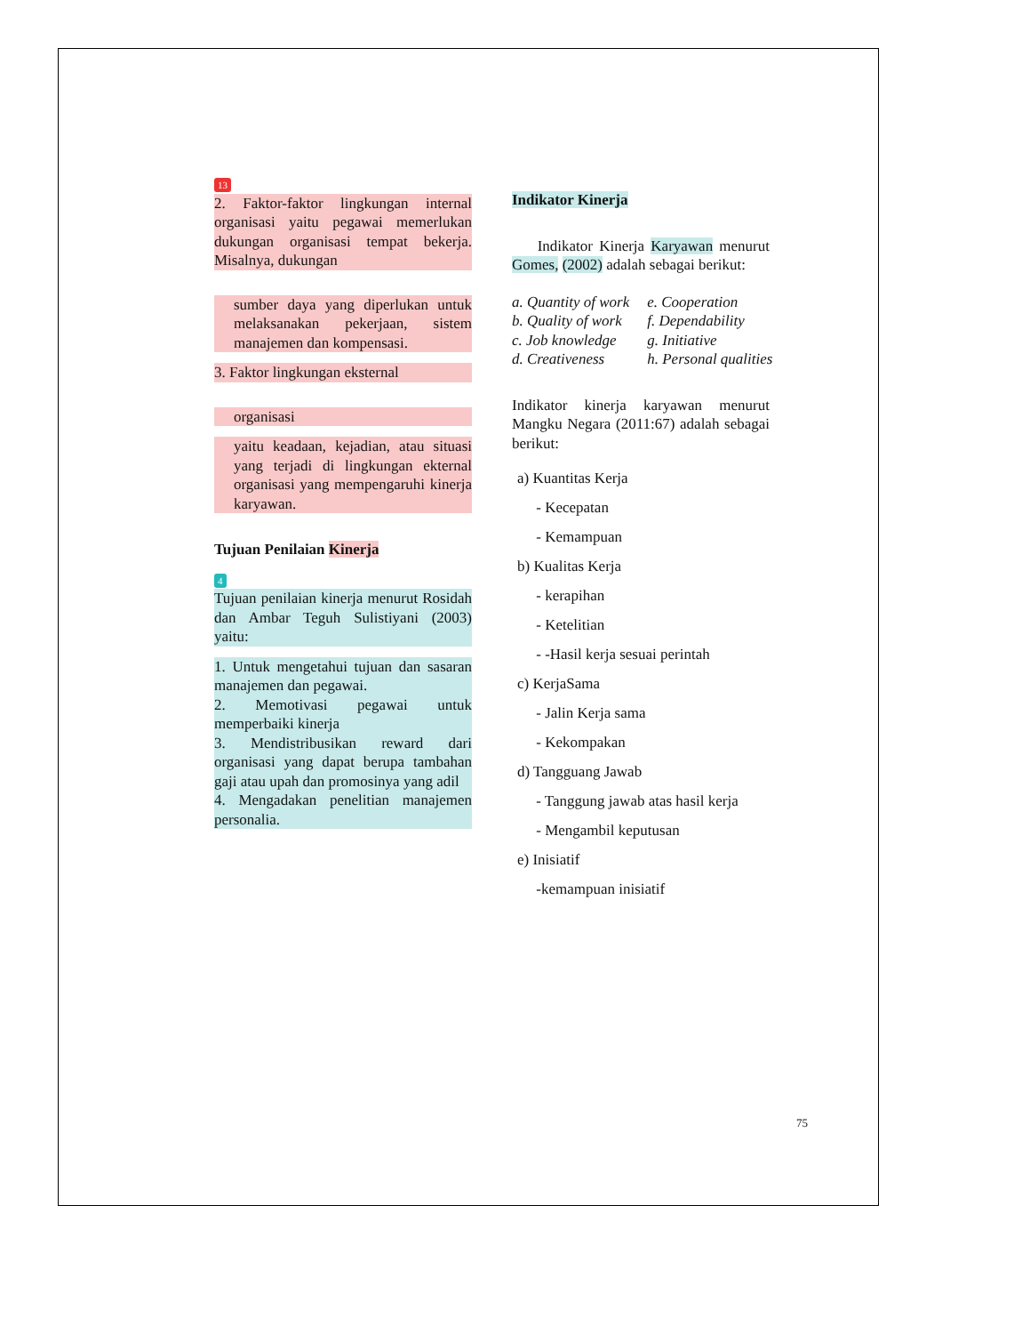13
2. Faktor-faktor lingkungan internal organisasi yaitu pegawai memerlukan dukungan organisasi tempat bekerja. Misalnya, dukungan
sumber daya yang diperlukan untuk melaksanakan pekerjaan, sistem manajemen dan kompensasi.
3. Faktor lingkungan eksternal
organisasi
yaitu keadaan, kejadian, atau situasi yang terjadi di lingkungan ekternal organisasi yang mempengaruhi kinerja karyawan.
Tujuan Penilaian Kinerja
4
Tujuan penilaian kinerja menurut Rosidah dan Ambar Teguh Sulistiyani (2003) yaitu:
1. Untuk mengetahui tujuan dan sasaran manajemen dan pegawai.
2. Memotivasi pegawai untuk memperbaiki kinerja
3. Mendistribusikan reward dari organisasi yang dapat berupa tambahan gaji atau upah dan promosinya yang adil
4. Mengadakan penelitian manajemen personalia.
Indikator Kinerja
Indikator Kinerja Karyawan menurut Gomes, (2002) adalah sebagai berikut:
a. Quantity of work
b. Quality of work
c. Job knowledge
d. Creativeness
e. Cooperation
f. Dependability
g. Initiative
h. Personal qualities
Indikator kinerja karyawan menurut Mangku Negara (2011:67) adalah sebagai berikut:
a) Kuantitas Kerja
- Kecepatan
- Kemampuan
b) Kualitas Kerja
- kerapihan
- Ketelitian
- -Hasil kerja sesuai perintah
c) KerjaSama
- Jalin Kerja sama
- Kekompakan
d) Tangguang Jawab
- Tanggung jawab atas hasil kerja
- Mengambil keputusan
e) Inisiatif
-kemampuan inisiatif
75